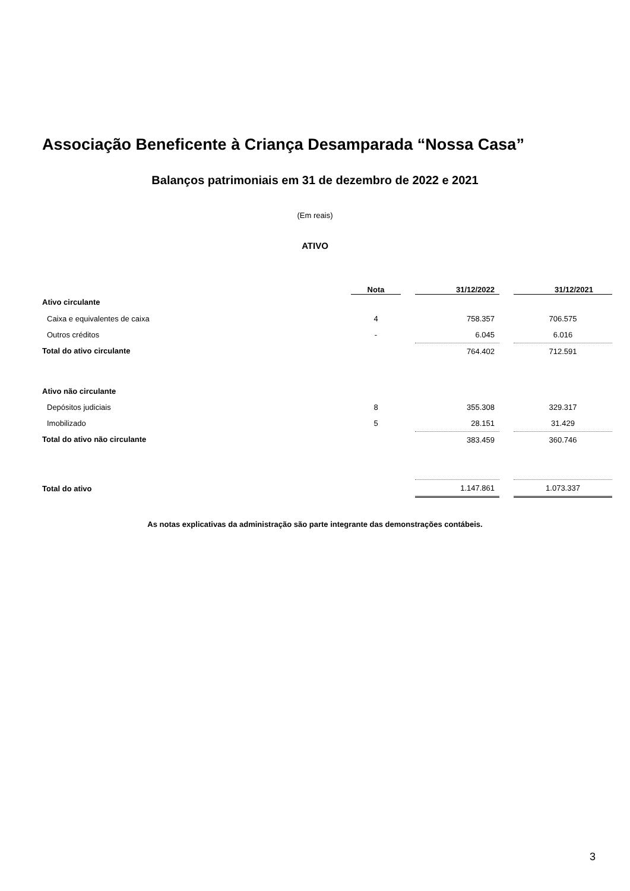Associação Beneficente à Criança Desamparada “Nossa Casa”
Balanços patrimoniais em 31 de dezembro de 2022 e 2021
(Em reais)
ATIVO
| | Nota | | 31/12/2022 | | 31/12/2021 |
| Ativo circulante | | | | | |
| Caixa e equivalentes de caixa | 4 | | 758.357 | | 706.575 |
| Outros créditos | - | | 6.045 | | 6.016 |
| Total do ativo circulante | | | 764.402 | | 712.591 |
| Ativo não circulante | | | | | |
| Depósitos judiciais | 8 | | 355.308 | | 329.317 |
| Imobilizado | 5 | | 28.151 | | 31.429 |
| Total do ativo não circulante | | | 383.459 | | 360.746 |
| Total do ativo | | | 1.147.861 | | 1.073.337 |
As notas explicativas da administração são parte integrante das demonstrações contábeis.
3